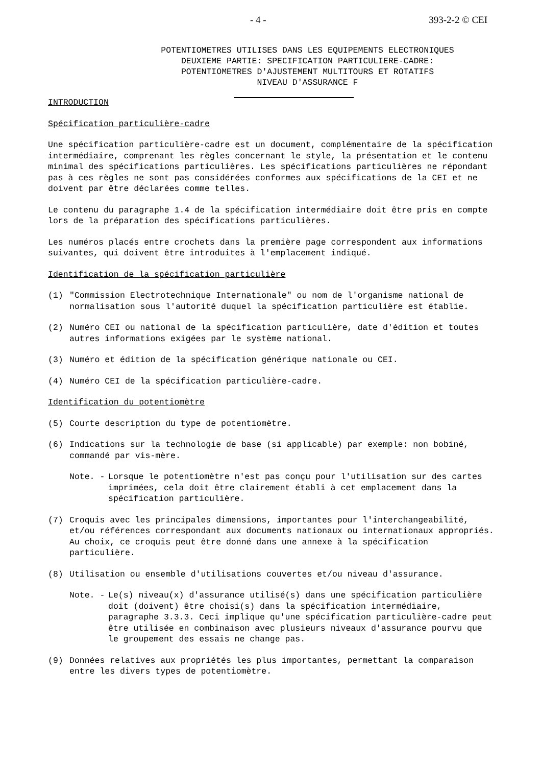- 4 - 393-2-2 © CEI
POTENTIOMETRES UTILISES DANS LES EQUIPEMENTS ELECTRONIQUES
DEUXIEME PARTIE: SPECIFICATION PARTICULIERE-CADRE:
POTENTIOMETRES D'AJUSTEMENT MULTITOURS ET ROTATIFS
NIVEAU D'ASSURANCE F
INTRODUCTION
Spécification particulière-cadre
Une spécification particulière-cadre est un document, complémentaire de la spécification intermédiaire, comprenant les règles concernant le style, la présentation et le contenu minimal des spécifications particulières. Les spécifications particulières ne répondant pas à ces règles ne sont pas considérées conformes aux spécifications de la CEI et ne doivent par être déclarées comme telles.
Le contenu du paragraphe 1.4 de la spécification intermédiaire doit être pris en compte lors de la préparation des spécifications particulières.
Les numéros placés entre crochets dans la première page correspondent aux informations suivantes, qui doivent être introduites à l'emplacement indiqué.
Identification de la spécification particulière
(1) "Commission Electrotechnique Internationale" ou nom de l'organisme national de normalisation sous l'autorité duquel la spécification particulière est établie.
(2) Numéro CEI ou national de la spécification particulière, date d'édition et toutes autres informations exigées par le système national.
(3) Numéro et édition de la spécification générique nationale ou CEI.
(4) Numéro CEI de la spécification particulière-cadre.
Identification du potentiomètre
(5) Courte description du type de potentiomètre.
(6) Indications sur la technologie de base (si applicable) par exemple: non bobiné, commandé par vis-mère.
Note. - Lorsque le potentiomètre n'est pas conçu pour l'utilisation sur des cartes imprimées, cela doit être clairement établi à cet emplacement dans la spécification particulière.
(7) Croquis avec les principales dimensions, importantes pour l'interchangeabilité, et/ou références correspondant aux documents nationaux ou internationaux appropriés. Au choix, ce croquis peut être donné dans une annexe à la spécification particulière.
(8) Utilisation ou ensemble d'utilisations couvertes et/ou niveau d'assurance.
Note. - Le(s) niveau(x) d'assurance utilisé(s) dans une spécification particulière doit (doivent) être choisi(s) dans la spécification intermédiaire, paragraphe 3.3.3. Ceci implique qu'une spécification particulière-cadre peut être utilisée en combinaison avec plusieurs niveaux d'assurance pourvu que le groupement des essais ne change pas.
(9) Données relatives aux propriétés les plus importantes, permettant la comparaison entre les divers types de potentiomètre.